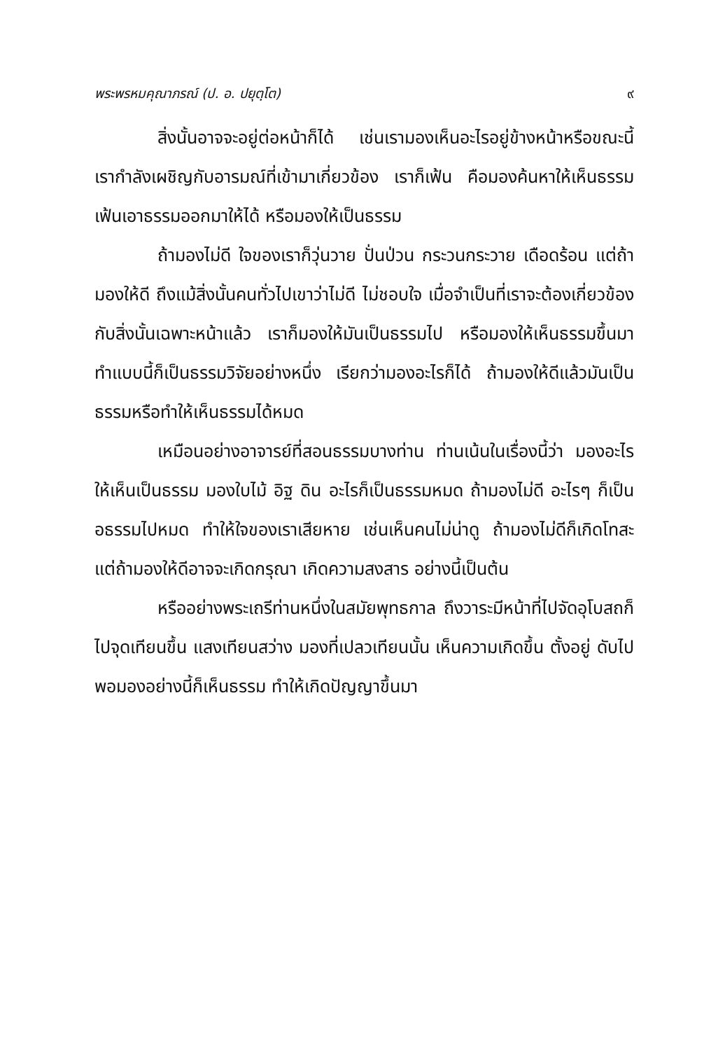พระพรหมคุณาภรณ์ (ป. อ. ปยุตฺโต) ๙
สิ่งนั้นอาจจะอยู่ต่อหน้าก็ได้ เช่นเรามองเห็นอะไรอยู่ข้างหน้าหรือขณะนี้ เรากำลังเผชิญกับอารมณ์ที่เข้ามาเกี่ยวข้อง เราก็เฟ้น คือมองค้นหาให้เห็นธรรมเฟ้นเอาธรรมออกมาให้ได้ หรือมองให้เป็นธรรม
ถ้ามองไม่ดี ใจของเราก็วุ่นวาย ปั่นป่วน กระวนกระวาย เดือดร้อน แต่ถ้ามองให้ดี ถึงแม้สิ่งนั้นคนทั่วไปเขาว่าไม่ดี ไม่ชอบใจ เมื่อจำเป็นที่เราจะต้องเกี่ยวข้องกับสิ่งนั้นเฉพาะหน้าแล้ว เราก็มองให้มันเป็นธรรมไป หรือมองให้เห็นธรรมขึ้นมา ทำแบบนี้ก็เป็นธรรมวิจัยอย่างหนึ่ง เรียกว่ามองอะไรก็ได้ ถ้ามองให้ดีแล้วมันเป็นธรรมหรือทำให้เห็นธรรมได้หมด
เหมือนอย่างอาจารย์ที่สอนธรรมบางท่าน ท่านเน้นในเรื่องนี้ว่า มองอะไรให้เห็นเป็นธรรม มองใบไม้ อิฐ ดิน อะไรก็เป็นธรรมหมด ถ้ามองไม่ดี อะไรๆ ก็เป็นอธรรมไปหมด ทำให้ใจของเราเสียหาย เช่นเห็นคนไม่น่าดู ถ้ามองไม่ดีก็เกิดโทสะ แต่ถ้ามองให้ดีอาจจะเกิดกรุณา เกิดความสงสาร อย่างนี้เป็นต้น
หรืออย่างพระเถรีท่านหนึ่งในสมัยพุทธกาล ถึงวาระมีหน้าที่ไปจัดอุโบสถก็ไปจุดเทียนขึ้น แสงเทียนสว่าง มองที่เปลวเทียนนั้น เห็นความเกิดขึ้น ตั้งอยู่ ดับไป พอมองอย่างนี้ก็เห็นธรรม ทำให้เกิดปัญญาขึ้นมา